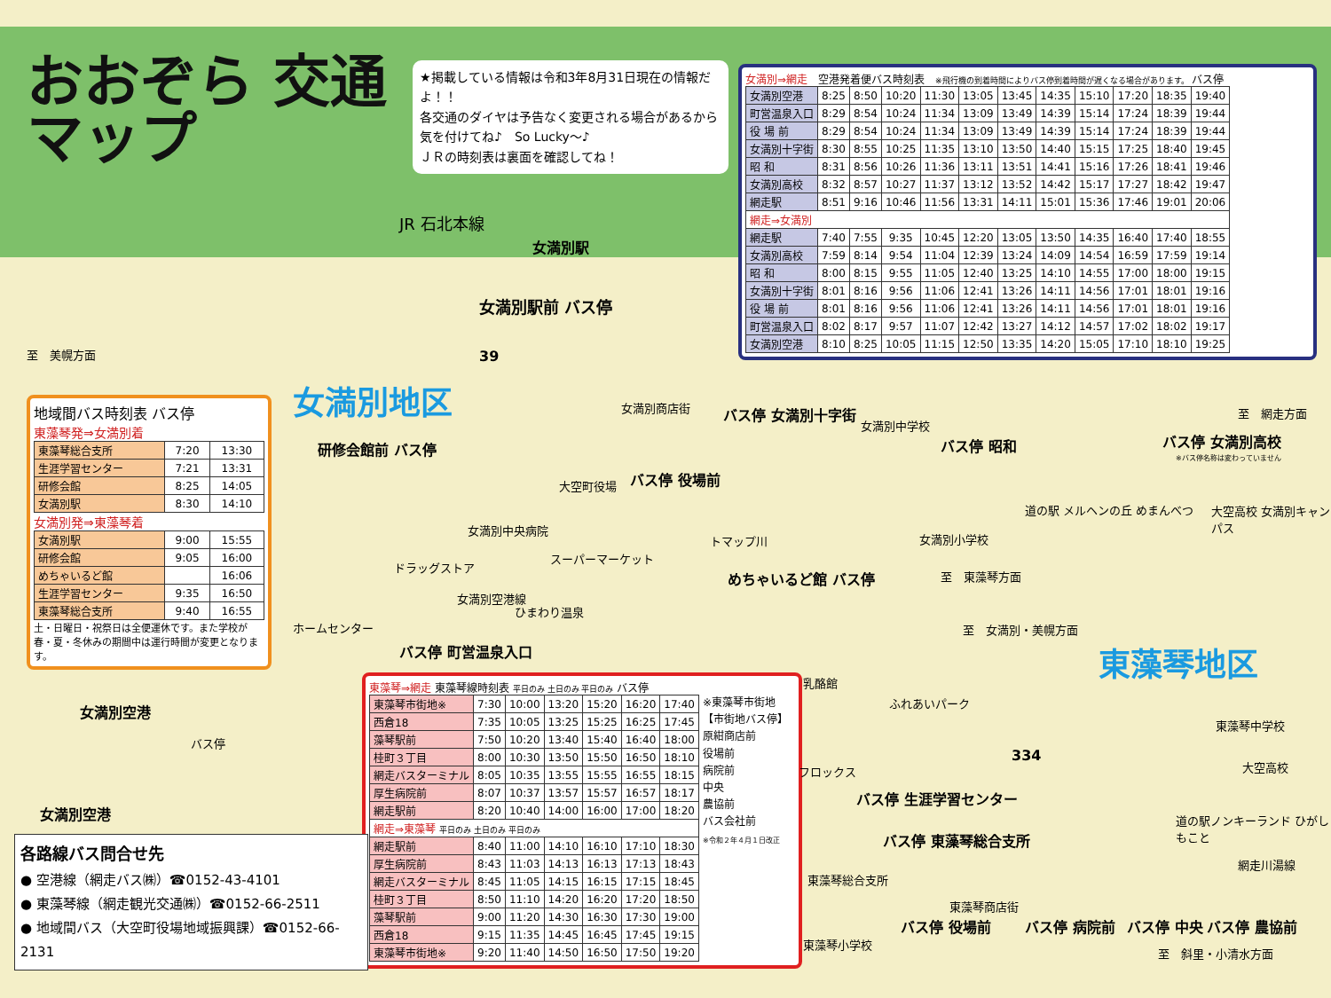おおぞら 交通マップ
★掲載している情報は令和3年8月31日現在の情報だよ！！
各交通のダイヤは予告なく変更される場合があるから気を付けてね♪　So Lucky～♪
ＪＲの時刻表は裏面を確認してね！
女満別⇒網走　空港発着便バス時刻表　※飛行機の到着時間によりバス停到着時間が遅くなる場合があります。 バス停
| 女満別空港 | 8:25 | 8:50 | 10:20 | 11:30 | 13:05 | 13:45 | 14:35 | 15:10 | 17:20 | 18:35 | 19:40 |
| 町営温泉入口 | 8:29 | 8:54 | 10:24 | 11:34 | 13:09 | 13:49 | 14:39 | 15:14 | 17:24 | 18:39 | 19:44 |
| 役 場 前 | 8:29 | 8:54 | 10:24 | 11:34 | 13:09 | 13:49 | 14:39 | 15:14 | 17:24 | 18:39 | 19:44 |
| 女満別十字街 | 8:30 | 8:55 | 10:25 | 11:35 | 13:10 | 13:50 | 14:40 | 15:15 | 17:25 | 18:40 | 19:45 |
| 昭 和 | 8:31 | 8:56 | 10:26 | 11:36 | 13:11 | 13:51 | 14:41 | 15:16 | 17:26 | 18:41 | 19:46 |
| 女満別高校 | 8:32 | 8:57 | 10:27 | 11:37 | 13:12 | 13:52 | 14:42 | 15:17 | 17:27 | 18:42 | 19:47 |
| 網走駅 | 8:51 | 9:16 | 10:46 | 11:56 | 13:31 | 14:11 | 15:01 | 15:36 | 17:46 | 19:01 | 20:06 |
| 網走⇒女満別 | | | | | | | | | | | |
| 網走駅 | 7:40 | 7:55 | 9:35 | 10:45 | 12:20 | 13:05 | 13:50 | 14:35 | 16:40 | 17:40 | 18:55 |
| 女満別高校 | 7:59 | 8:14 | 9:54 | 11:04 | 12:39 | 13:24 | 14:09 | 14:54 | 16:59 | 17:59 | 19:14 |
| 昭 和 | 8:00 | 8:15 | 9:55 | 11:05 | 12:40 | 13:25 | 14:10 | 14:55 | 17:00 | 18:00 | 19:15 |
| 女満別十字街 | 8:01 | 8:16 | 9:56 | 11:06 | 12:41 | 13:26 | 14:11 | 14:56 | 17:01 | 18:01 | 19:16 |
| 役 場 前 | 8:01 | 8:16 | 9:56 | 11:06 | 12:41 | 13:26 | 14:11 | 14:56 | 17:01 | 18:01 | 19:16 |
| 町営温泉入口 | 8:02 | 8:17 | 9:57 | 11:07 | 12:42 | 13:27 | 14:12 | 14:57 | 17:02 | 18:02 | 19:17 |
| 女満別空港 | 8:10 | 8:25 | 10:05 | 11:15 | 12:50 | 13:35 | 14:20 | 15:05 | 17:10 | 18:10 | 19:25 |
JR 石北本線
女満別駅
女満別駅前 バス停
至　美幌方面 39
女満別地区
地域間バス時刻表 バス停
東藻琴発⇒女満別着
| 東藻琴総合支所 | 7:20 | 13:30 |
| 生涯学習センター | 7:21 | 13:31 |
| 研修会館 | 8:25 | 14:05 |
| 女満別駅 | 8:30 | 14:10 |
女満別発⇒東藻琴着
| 女満別駅 | 9:00 | 15:55 |
| 研修会館 | 9:05 | 16:00 |
| めちゃいるど館 | | 16:06 |
| 生涯学習センター | 9:35 | 16:50 |
| 東藻琴総合支所 | 9:40 | 16:55 |
土・日曜日・祝祭日は全便運休です。また学校が春・夏・冬休みの期間中は運行時間が変更となります。
女満別商店街
研修会館前 バス停
バス停 女満別十字街
大空町役場 バス停 役場前
女満別中央病院
ドラッグストア
スーパーマーケット
トマップ川
めちゃいるど館 バス停
女満別空港線
ひまわり温泉
ホームセンター
バス停 町営温泉入口
女満別中学校
バス停 昭和
女満別小学校
道の駅 メルヘンの丘 めまんべつ
至　網走方面
バス停 女満別高校
※バス停名称は変わっていません
大空高校 女満別キャンパス
至　東藻琴方面
至　女満別・美幌方面
東藻琴地区
女満別空港
バス停
女満別空港
東藻琴⇒網走 東藻琴線時刻表 平日のみ 土日のみ 平日のみ バス停
| 東藻琴市街地※ | 7:30 | 10:00 | 13:20 | 15:20 | 16:20 | 17:40 |
| 西倉18 | 7:35 | 10:05 | 13:25 | 15:25 | 16:25 | 17:45 |
| 藻琴駅前 | 7:50 | 10:20 | 13:40 | 15:40 | 16:40 | 18:00 |
| 桂町３丁目 | 8:00 | 10:30 | 13:50 | 15:50 | 16:50 | 18:10 |
| 網走バスターミナル | 8:05 | 10:35 | 13:55 | 15:55 | 16:55 | 18:15 |
| 厚生病院前 | 8:07 | 10:37 | 13:57 | 15:57 | 16:57 | 18:17 |
| 網走駅前 | 8:20 | 10:40 | 14:00 | 16:00 | 17:00 | 18:20 |
| 網走⇒東藻琴 平日のみ 土日のみ 平日のみ | | | | | | |
| 網走駅前 | 8:40 | 11:00 | 14:10 | 16:10 | 17:10 | 18:30 |
| 厚生病院前 | 8:43 | 11:03 | 14:13 | 16:13 | 17:13 | 18:43 |
| 網走バスターミナル | 8:45 | 11:05 | 14:15 | 16:15 | 17:15 | 18:45 |
| 桂町３丁目 | 8:50 | 11:10 | 14:20 | 16:20 | 17:20 | 18:50 |
| 藻琴駅前 | 9:00 | 11:20 | 14:30 | 16:30 | 17:30 | 19:00 |
| 西倉18 | 9:15 | 11:35 | 14:45 | 16:45 | 17:45 | 19:15 |
| 東藻琴市街地※ | 9:20 | 11:40 | 14:50 | 16:50 | 17:50 | 19:20 |
※東藻琴市街地
【市街地バス停】
原紺商店前
役場前
病院前
中央
農協前
バス会社前
※令和２年４月１日改正
各路線バス問合せ先
● 空港線（網走バス㈱）☎0152-43-4101
● 東藻琴線（網走観光交通㈱）☎0152-66-2511
● 地域間バス（大空町役場地域振興課）☎0152-66-2131
乳酪館
ふれあいパーク
東藻琴中学校
大空高校
フロックス
334
バス停 生涯学習センター
道の駅ノンキーランド ひがしもこと
バス停 東藻琴総合支所
東藻琴総合支所
網走川湯線
東藻琴商店街
バス停 役場前 バス停 病院前 バス停 中央 バス停 農協前
東藻琴小学校
至　斜里・小清水方面